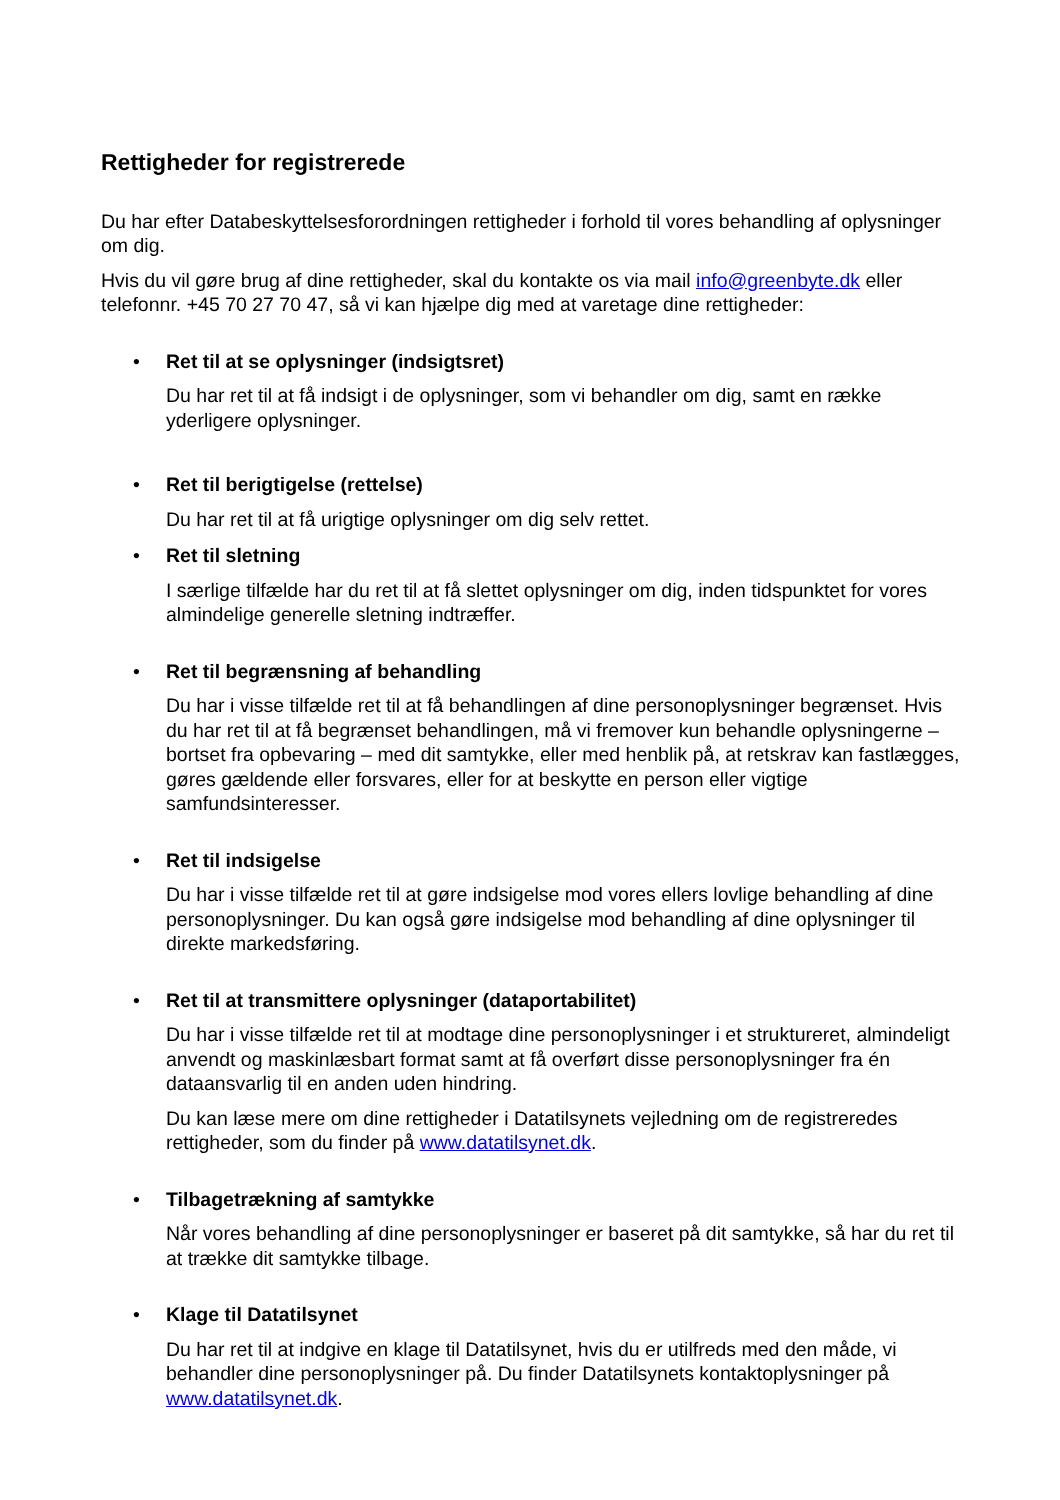Rettigheder for registrerede
Du har efter Databeskyttelsesforordningen rettigheder i forhold til vores behandling af oplysninger om dig.
Hvis du vil gøre brug af dine rettigheder, skal du kontakte os via mail info@greenbyte.dk eller telefonnr. +45 70 27 70 47, så vi kan hjælpe dig med at varetage dine rettigheder:
• Ret til at se oplysninger (indsigtsret)
Du har ret til at få indsigt i de oplysninger, som vi behandler om dig, samt en række yderligere oplysninger.
• Ret til berigtigelse (rettelse)
Du har ret til at få urigtige oplysninger om dig selv rettet.
• Ret til sletning
I særlige tilfælde har du ret til at få slettet oplysninger om dig, inden tidspunktet for vores almindelige generelle sletning indtræffer.
• Ret til begrænsning af behandling
Du har i visse tilfælde ret til at få behandlingen af dine personoplysninger begrænset. Hvis du har ret til at få begrænset behandlingen, må vi fremover kun behandle oplysningerne – bortset fra opbevaring – med dit samtykke, eller med henblik på, at retskrav kan fastlægges, gøres gældende eller forsvares, eller for at beskytte en person eller vigtige samfundsinteresser.
• Ret til indsigelse
Du har i visse tilfælde ret til at gøre indsigelse mod vores ellers lovlige behandling af dine personoplysninger. Du kan også gøre indsigelse mod behandling af dine oplysninger til direkte markedsføring.
• Ret til at transmittere oplysninger (dataportabilitet)
Du har i visse tilfælde ret til at modtage dine personoplysninger i et struktureret, almindeligt anvendt og maskinlæsbart format samt at få overført disse personoplysninger fra én dataansvarlig til en anden uden hindring.
Du kan læse mere om dine rettigheder i Datatilsynets vejledning om de registreredes rettigheder, som du finder på www.datatilsynet.dk.
• Tilbagetrækning af samtykke
Når vores behandling af dine personoplysninger er baseret på dit samtykke, så har du ret til at trække dit samtykke tilbage.
• Klage til Datatilsynet
Du har ret til at indgive en klage til Datatilsynet, hvis du er utilfreds med den måde, vi behandler dine personoplysninger på. Du finder Datatilsynets kontaktoplysninger på www.datatilsynet.dk.